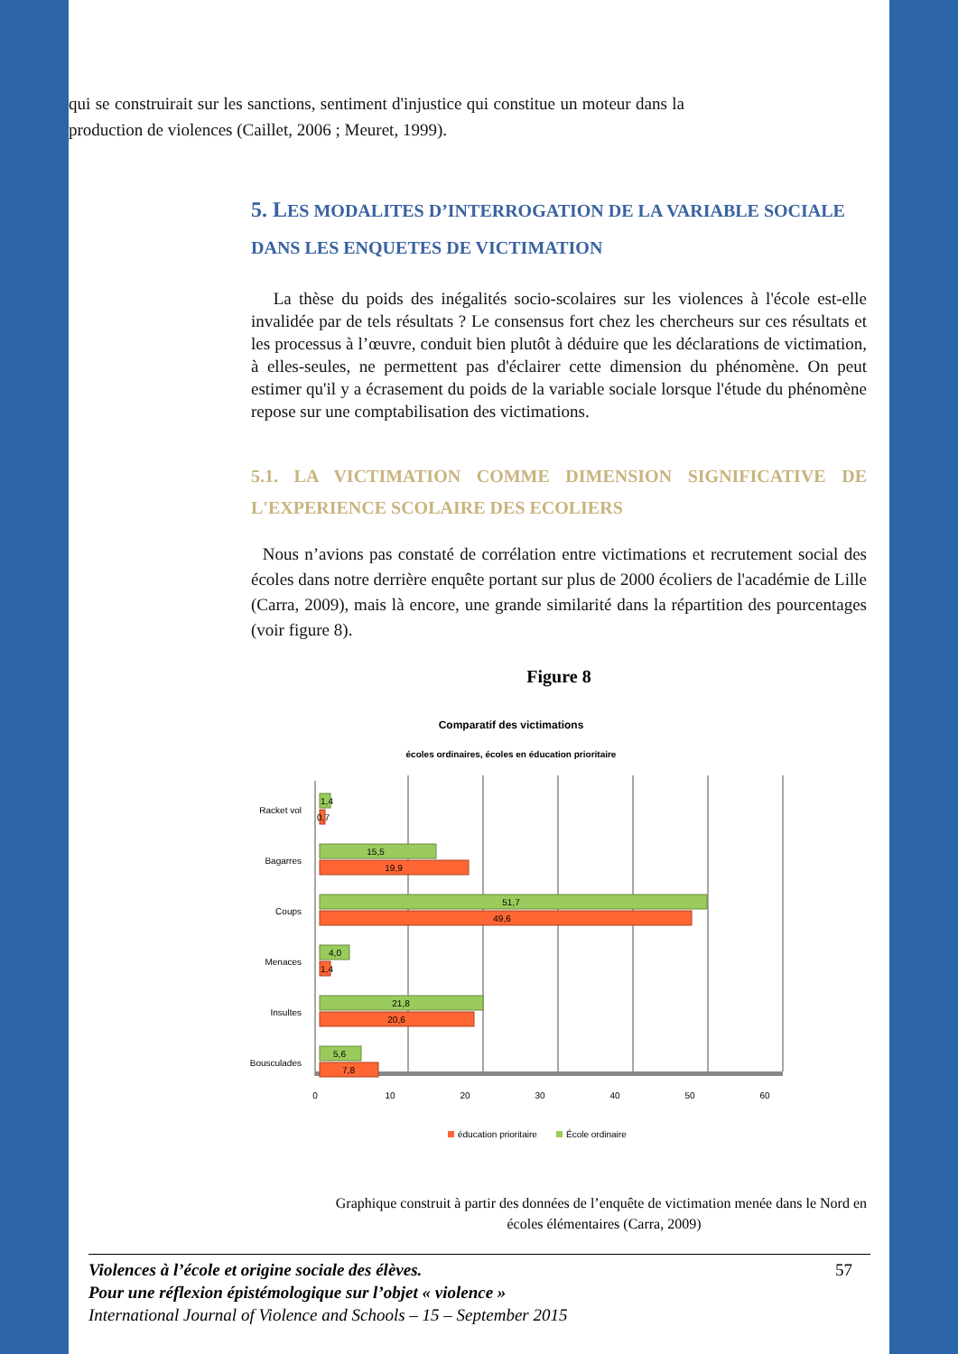qui se construirait sur les sanctions, sentiment d'injustice qui constitue un moteur dans la production de violences (Caillet, 2006 ; Meuret, 1999).
5. LES MODALITES D’INTERROGATION DE LA VARIABLE SOCIALE DANS LES ENQUETES DE VICTIMATION
La thèse du poids des inégalités socio-scolaires sur les violences à l'école est-elle invalidée par de tels résultats ? Le consensus fort chez les chercheurs sur ces résultats et les processus à l’œuvre, conduit bien plutôt à déduire que les déclarations de victimation, à elles-seules, ne permettent pas d'éclairer cette dimension du phénomène. On peut estimer qu'il y a écrasement du poids de la variable sociale lorsque l'étude du phénomène repose sur une comptabilisation des victimations.
5.1. LA VICTIMATION COMME DIMENSION SIGNIFICATIVE DE L'EXPERIENCE SCOLAIRE DES ECOLIERS
Nous n’avions pas constaté de corrélation entre victimations et recrutement social des écoles dans notre derrière enquête portant sur plus de 2000 écoliers de l'académie de Lille (Carra, 2009), mais là encore, une grande similarité dans la répartition des pourcentages (voir figure 8).
Figure 8
Comparatif des victimations
écoles ordinaires, écoles en éducation prioritaire
Racket vol
Bagarres
Coups
Menaces
Insultes
Bousculades
1,4
0,7
15,5
19,9
51,7
49,6
4,0
1,4
21,8
20,6
5,6
7,8
0
10
20
30
40
50
60
éducation prioritaire
École ordinaire
Graphique construit à partir des données de l’enquête de victimation menée dans le Nord en
écoles élémentaires (Carra, 2009)
Violences à l’école et origine sociale des élèves.
Pour une réflexion épistémologique sur l’objet « violence »
International Journal of Violence and Schools – 15 – September 2015
57